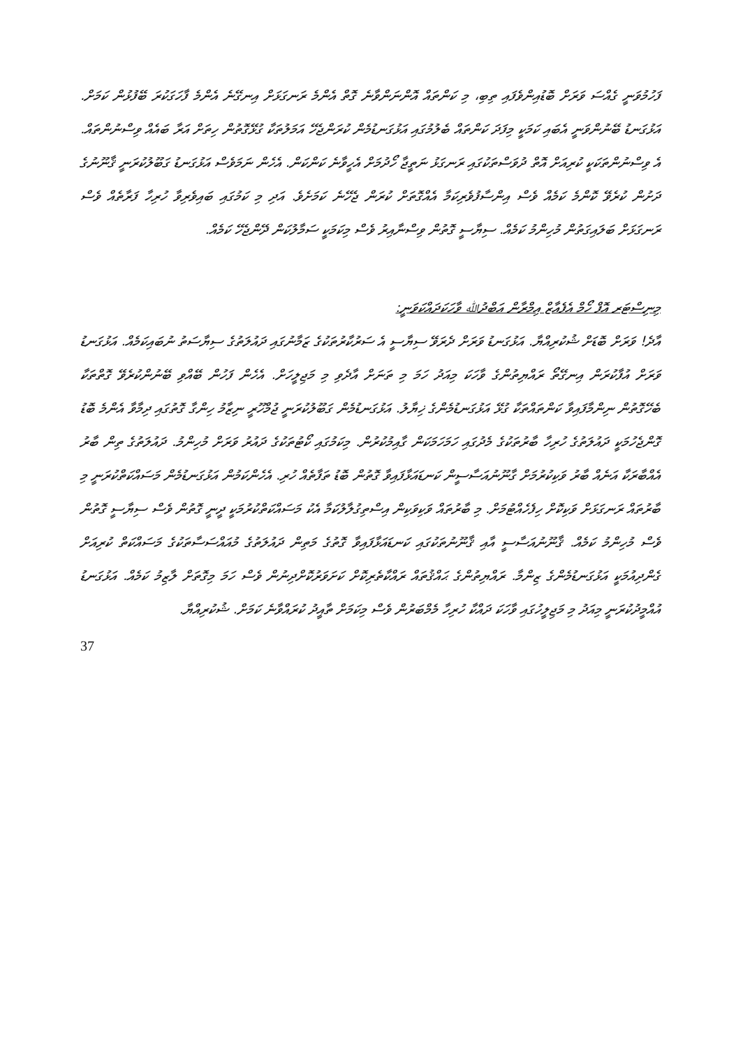ފަހުމުވަނީ ގެއްސަ ވަރަށް ބޮޑުއިންވެފައި ތިބި، މި ކަންތައް އޮންނަންވާނެ ގޮތް އެންމެ ރަނގަޅަށް އިނގޭނެ އެންމެ ފާހަގަކުރަ ބޭފުޅުން ކަމަށް. އަޅުގަނޑު ބޭނުންވަނީ އެބައި ކަމަކީ މިފަދަ ކަންތައް ބެލުމުގައި އަޅުގަނޑުމެން ކުރަންޖެހޭ އަމަލުތަކާ ގުޅޭގޮތުން ހިތަށް އަރާ ބައެއް ވިސްނުންތައް. އެ ވިސްނުންތަކަކީ ކުރިއަށް އޮތް ދުވަސްތަކުގައި ރަނގަޅު ނަތީޖާ ހޯދުމަށް އެހީވާނެ ކަންކަން. އެހެން ނަމަވެސް އަޅުގަނޑު ގަބޫލުކުރަނީ ޤާނޫނުގެ ދަށުން ކުރެވޭ ކޮންމެ ކަމެއް ވެސް އިންސާފުވެރިކަމާ އެއްގޮތަށް ކުރަން ޖެހޭނެ ކަމަށެވެ. އަދި މި ކަމުގައި ބައިވެރިވާ ހުރިހާ ފަރާތެއް ވެސް ރަނގަޅަށް ބަލައިގަތުން މުހިންމު ކަމެއް. ސިޔާސީ ގޮތުން ވިސްނާއިރު ވެސް މިކަމަކީ ސަމާލުކަން ދޭންޖެހޭ ކަމެއް.
މިނިސްޓަރ އޮފް ހޯމް އެފެއާޒް އިމްރާން އަބްދުﷲ ވާހަކަދައްކަވަނީ:
އާދެ! ވަރަށް ބޮޑަށް ޝުކުރިއްޔާ. އަޅުގަނޑު ވަރަށް ދެރަވޭ ސިޔާސީ އެ ސަރުކާރުތަކުގެ ޒަމާނުގައި ދައުލަތުގެ ސިޔާސަތު ނުބައިކަމެއް. އަޅުގަނޑު ވަރަށް އުފާކުރަން އިނގޭތޯ ރައްޔިތުންގެ ވާހަކަ މިއަދު ހަމަ މި ތަނަށް އާދެވި މި މަޖިލީހަށް. އެހެން ފަހުން ބޭއްވި ބޭނުންކުރެވޭ ގޮތްތަކާ ބެހޭގޮތުން ނިންމާފައިވާ ކަންތައްތަކާ ގުޅޭ އަޅުގަނޑުމެންގެ ޚިޔާލު. އަޅުގަނޑުމެން ގަބޫލުކުރަނީ ޖުމްހޫރީ ނިޒާމު ހިންގާ ގޮތުގައި ދިމާވާ އެންމެ ބޮޑު ގޮންޖެހުމަކީ ދައުލަތުގެ ހުރިހާ ބާރުތަކުގެ މެދުގައި ހަމަހަމަކަން ގާއިމުކުރުން. މިކަމުގައި ކޯޓުތަކުގެ ދައުރު ވަރަށް މުހިންމު. ދައުލަތުގެ ތިން ބާރު އެއްބާރަކާ އަނެއް ބާރު ވަކިކުރުމަށް ގާނޫނުއަސާސީން ކަނޑައަޅާފައިވާ ގޮތުން ބޮޑު ތަފާތެއް ހުރި. އެހެންކަމުން އަޅުގަނޑުމެން މަސައްކަތްކުރަނީ މި ބާރުތައް ރަނގަޅަށް ވަކިކޮށް ހިފެހެއްޓުމަށް. މި ބާރުތައް ވަކިވަކިން އިސްތިގުލާލުކަމާ އެކު މަސައްކަތްކުރުމަކީ ދީނީ ގޮތުން ވެސް ސިޔާސީ ގޮތުން ވެސް މުހިންމު ކަމެއް. ޤާނޫނުއަސާސީ އާއި ޤާނޫނުތަކުގައި ކަނޑައަޅާފައިވާ ގޮތުގެ މަތިން ދައުލަތުގެ މުއައްސަސާތަކުގެ މަސައްކަތް ކުރިއަށް ގެންދިއުމަކީ އަޅުގަނޑުމެންގެ ޒިންމާ. ރައްޔިތުންގެ ޙައްޤުތައް ރައްކާތެރިކޮށް ކަށަވަރުކޮށްދިނުން ވެސް ހަމަ މިގޮތަށް ލާޒިމު ކަމެއް. އަޅުގަނޑު އުއްމީދުކުރަނީ މިއަދު މި މަޖިލީހުގައި ވާހަކަ ދައްކާ ހުރިހާ މެމްބަރުން ވެސް މިކަމަށް ތާއީދު ކުރައްވާނެ ކަމަށް. ޝުކުރިއްޔާ.
37